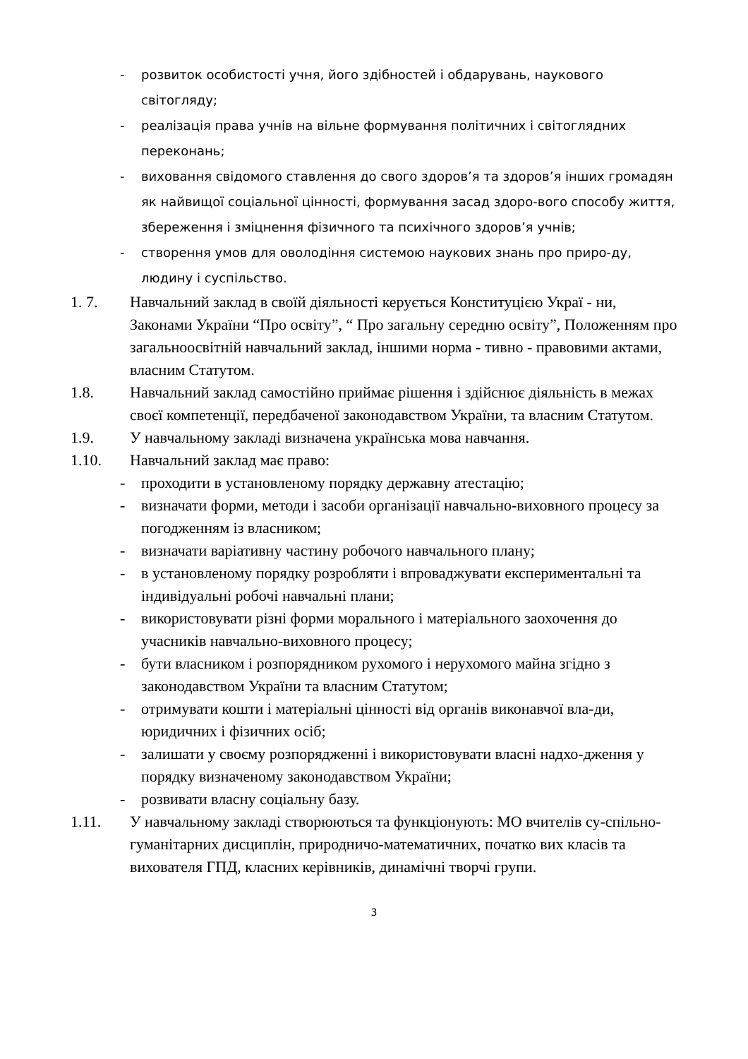- розвиток особистості учня, його здібностей і обдарувань, наукового світогляду;
- реалізація права учнів на вільне формування політичних і світоглядних переконань;
- виховання свідомого ставлення до свого здоров’я та здоров’я інших громадян як найвищої соціальної цінності, формування засад здоро-вого способу життя, збереження і зміцнення фізичного та психічного здоров’я учнів;
- створення умов для оволодіння системою наукових знань про приро-ду, людину і суспільство.
1. 7. Навчальний заклад в своїй діяльності керується Конституцією Украї - ни, Законами України “Про освіту”, “ Про загальну середню освіту”, Положенням про загальноосвітній навчальний заклад, іншими норма - тивно - правовими актами, власним Статутом.
1.8. Навчальний заклад самостійно приймає рішення і здійснює діяльність в межах своєї компетенції, передбаченої законодавством України, та власним Статутом.
1.9. У навчальному закладі визначена українська мова навчання.
1.10. Навчальний заклад має право:
- проходити в установленому порядку державну атестацію;
- визначати форми, методи і засоби організації навчально-виховного процесу за погодженням із власником;
- визначати варіативну частину робочого навчального плану;
- в установленому порядку розробляти і впроваджувати експериментальні та індивідуальні робочі навчальні плани;
- використовувати різні форми морального і матеріального заохочення до учасників навчально-виховного процесу;
- бути власником і розпорядником рухомого і нерухомого майна згідно з законодавством України та власним Статутом;
- отримувати кошти і матеріальні цінності від органів виконавчої вла-ди, юридичних і фізичних осіб;
- залишати у своєму розпорядженні і використовувати власні надхо-дження у порядку визначеному законодавством України;
- розвивати власну соціальну базу.
1.11. У навчальному закладі створюються та функціонують: МО вчителів су-спільно-гуманітарних дисциплін, природничо-математичних, початко вих класів та вихователя ГПД, класних керівників, динамічні творчі групи.
3